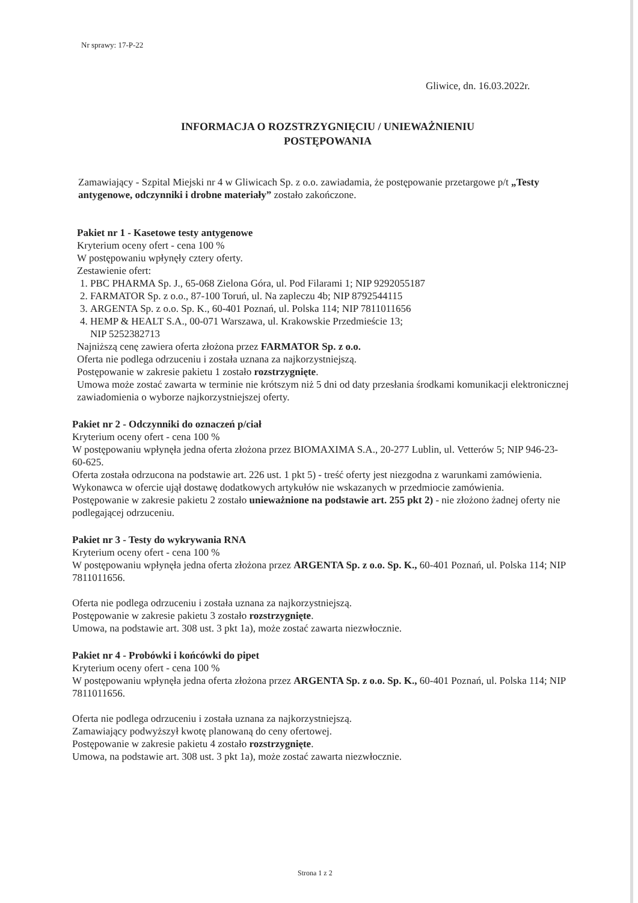Nr sprawy: 17-P-22
Gliwice, dn. 16.03.2022r.
INFORMACJA O ROZSTRZYGNIĘCIU / UNIEWAŻNIENIU
POSTĘPOWANIA
Zamawiający - Szpital Miejski nr 4 w Gliwicach Sp. z o.o. zawiadamia, że postępowanie przetargowe p/t „Testy antygenowe, odczynniki i drobne materiały” zostało zakończone.
Pakiet nr 1 - Kasetowe testy antygenowe
Kryterium oceny ofert - cena 100 %
W postępowaniu wpłynęły cztery oferty.
Zestawienie ofert:
1. PBC PHARMA Sp. J., 65-068 Zielona Góra, ul. Pod Filarami 1; NIP 9292055187
2. FARMATOR Sp. z o.o., 87-100 Toruń, ul. Na zapleczu 4b; NIP 8792544115
3. ARGENTA Sp. z o.o. Sp. K., 60-401 Poznań, ul. Polska 114; NIP 7811011656
4. HEMP & HEALT S.A., 00-071 Warszawa, ul. Krakowskie Przedmieście 13;
NIP 5252382713
Najniższą cenę zawiera oferta złożona przez FARMATOR Sp. z o.o.
Oferta nie podlega odrzuceniu i została uznana za najkorzystniejszą.
Postępowanie w zakresie pakietu 1 zostało rozstrzygnięte.
Umowa może zostać zawarta w terminie nie krótszym niż 5 dni od daty przesłania środkami komunikacji elektronicznej zawiadomienia o wyborze najkorzystniejszej oferty.
Pakiet nr 2 - Odczynniki do oznaczeń p/ciał
Kryterium oceny ofert - cena 100 %
W postępowaniu wpłynęła jedna oferta złożona przez BIOMAXIMA S.A., 20-277 Lublin, ul. Vetterów 5; NIP 946-23-60-625.
Oferta została odrzucona na podstawie art. 226 ust. 1 pkt 5) - treść oferty jest niezgodna z warunkami zamówienia. Wykonawca w ofercie ujął dostawę dodatkowych artykułów nie wskazanych w przedmiocie zamówienia.
Postępowanie w zakresie pakietu 2 zostało unieważnione na podstawie art. 255 pkt 2) - nie złożono żadnej oferty nie podlegającej odrzuceniu.
Pakiet nr 3 - Testy do wykrywania RNA
Kryterium oceny ofert - cena 100 %
W postępowaniu wpłynęła jedna oferta złożona przez ARGENTA Sp. z o.o. Sp. K., 60-401 Poznań, ul. Polska 114; NIP 7811011656.
Oferta nie podlega odrzuceniu i została uznana za najkorzystniejszą.
Postępowanie w zakresie pakietu 3 zostało rozstrzygnięte.
Umowa, na podstawie art. 308 ust. 3 pkt 1a), może zostać zawarta niezwłocznie.
Pakiet nr 4 - Probówki i końcówki do pipet
Kryterium oceny ofert - cena 100 %
W postępowaniu wpłynęła jedna oferta złożona przez ARGENTA Sp. z o.o. Sp. K., 60-401 Poznań, ul. Polska 114; NIP 7811011656.
Oferta nie podlega odrzuceniu i została uznana za najkorzystniejszą.
Zamawiający podwyższył kwotę planowaną do ceny ofertowej.
Postępowanie w zakresie pakietu 4 zostało rozstrzygnięte.
Umowa, na podstawie art. 308 ust. 3 pkt 1a), może zostać zawarta niezwłocznie.
Strona 1 z 2